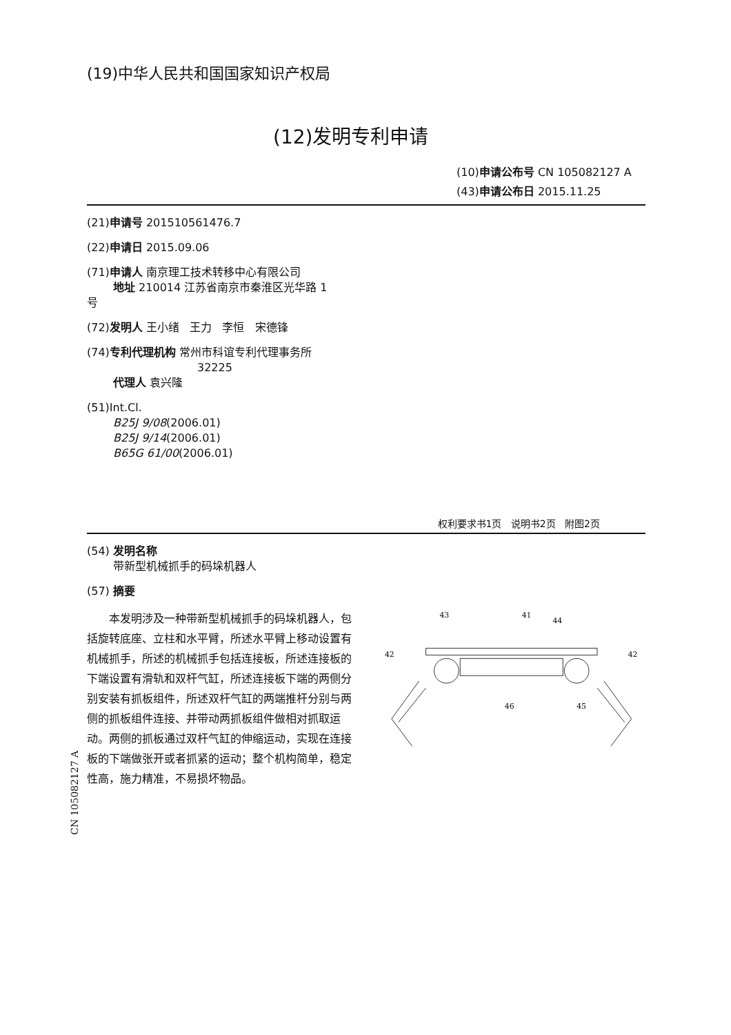(19)中华人民共和国国家知识产权局
(12)发明专利申请
(10)申请公布号 CN 105082127 A
(43)申请公布日 2015.11.25
(21)申请号 201510561476.7
(22)申请日 2015.09.06
(71)申请人 南京理工技术转移中心有限公司
地址 210014 江苏省南京市秦淮区光华路 1
号
(72)发明人 王小绪 王力 李恒 宋德锋
(74)专利代理机构 常州市科谊专利代理事务所
32225
代理人 袁兴隆
(51)Int.Cl.
B25J 9/08(2006.01)
B25J 9/14(2006.01)
B65G 61/00(2006.01)
权利要求书1页 说明书2页 附图2页
(54) 发明名称
带新型机械抓手的码垛机器人
(57) 摘要
本发明涉及一种带新型机械抓手的码垛机器人，包括旋转底座、立柱和水平臂，所述水平臂上移动设置有机械抓手，所述的机械抓手包括连接板，所述连接板的下端设置有滑轨和双杆气缸，所述连接板下端的两侧分别安装有抓板组件，所述双杆气缸的两端推杆分别与两侧的抓板组件连接、并带动两抓板组件做相对抓取运动。两侧的抓板通过双杆气缸的伸缩运动，实现在连接板的下端做张开或者抓紧的运动；整个机构简单，稳定性高，施力精准，不易损坏物品。
43
41
44
42
42
46
45
CN 105082127 A